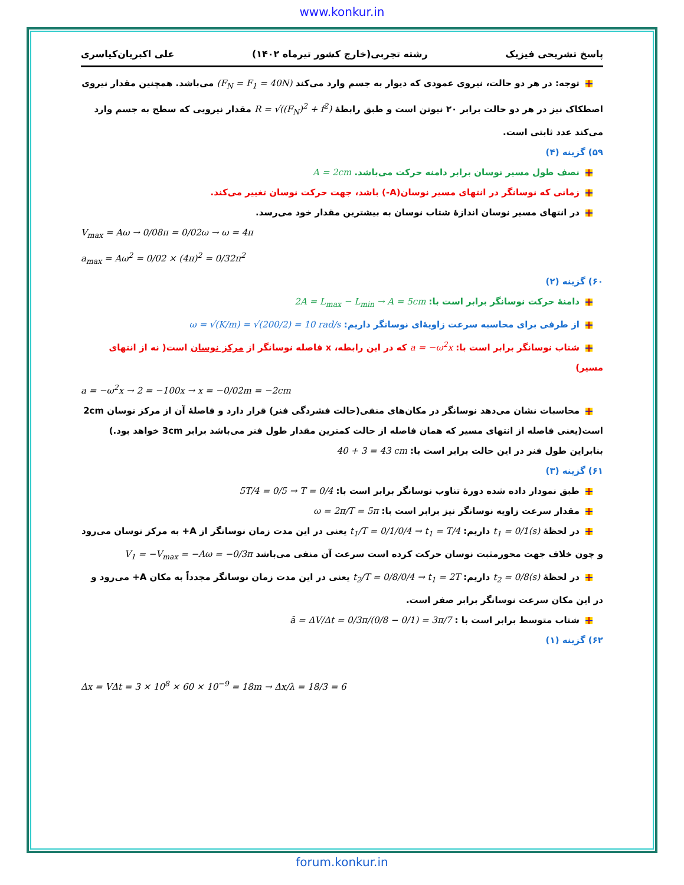www.konkur.in
پاسخ تشریحی فیزیک رشته تجربی(خارج کشور تیرماه ۱۴۰۲) علی اکبریان‌کیاسری
توجه: در هر دو حالت، نیروی عمودی که دیوار به جسم وارد می‌کند (F<sub>N</sub> = F<sub>1</sub> = 40N) می‌باشد. همچنین مقدار نیروی اصطکاک نیز در هر دو حالت برابر ۲۰ نیوتن است و طبق رابطهٔ R = √((F<sub>N</sub>)<sup>2</sup> + f<sup>2</sup>) مقدار نیرویی که سطح به جسم وارد می‌کند عدد ثابتی است.
۵۹) گزینه (۴)
نصف طول مسیر نوسان برابر دامنه حرکت می‌باشد. A = 2cm
زمانی که نوسانگر در انتهای مسیر نوسان(A-) باشد، جهت حرکت نوسان تغییر می‌کند.
در انتهای مسیر نوسان اندازهٔ شتاب نوسان به بیشترین مقدار خود می‌رسد.
V<sub>max</sub> = Aω → 0/08π = 0/02ω → ω = 4π
a<sub>max</sub> = Aω<sup>2</sup> = 0/02 × (4π)<sup>2</sup> = 0/32π<sup>2</sup>
۶۰) گزینه (۲)
دامنهٔ حرکت نوسانگر برابر است با: 2A = L<sub>max</sub> − L<sub>min</sub> → A = 5cm
از طرفی برای محاسبه سرعت زاویۀای نوسانگر داریم: ω = √(K/m) = √(200/2) = 10 rad/s
شتاب نوسانگر برابر است با: a = −ω<sup>2</sup>x که در این رابطه، x فاصله نوسانگر از مرکز نوسان است( نه از انتهای مسیر)
a = −ω<sup>2</sup>x → 2 = −100x → x = −0/02m = −2cm
محاسبات نشان می‌دهد نوسانگر در مکان‌های منفی(حالت فشردگی فنر) قرار دارد و فاصلهٔ آن از مرکز نوسان 2cm است(یعنی فاصله از انتهای مسیر که همان فاصله از حالت کمترین مقدار طول فنر می‌باشد برابر 3cm خواهد بود.)
بنابراین طول فنر در این حالت برابر است با: 40 + 3 = 43 cm
۶۱) گزینه (۳)
طبق نمودار داده شده دورهٔ تناوب نوسانگر برابر است با: 5T/4 = 0/5 → T = 0/4
مقدار سرعت زاویه نوسانگر نیز برابر است با: ω = 2π/T = 5π
در لحظهٔ t<sub>1</sub> = 0/1(s) داریم: t<sub>1</sub>/T = 0/1/0/4 → t<sub>1</sub> = T/4 یعنی در این مدت زمان نوسانگر از A+ به مرکز نوسان می‌رود و چون خلاف جهت محورمثبت نوسان حرکت کرده است سرعت آن منفی می‌باشد V<sub>1</sub> = −V<sub>max</sub> = −Aω = −0/3π
در لحظهٔ t<sub>2</sub> = 0/8(s) داریم: t<sub>2</sub>/T = 0/8/0/4 → t<sub>1</sub> = 2T یعنی در این مدت زمان نوسانگر مجدداً به مکان A+ می‌رود و در این مکان سرعت نوسانگر برابر صفر است.
شتاب متوسط برابر است با : ā = ΔV/Δt = 0/3π/(0/8 − 0/1) = 3π/7
۶۲) گزینه (۱)
Δx = VΔt = 3 × 10<sup>8</sup> × 60 × 10<sup>−9</sup> = 18m → Δx/λ = 18/3 = 6
forum.konkur.in